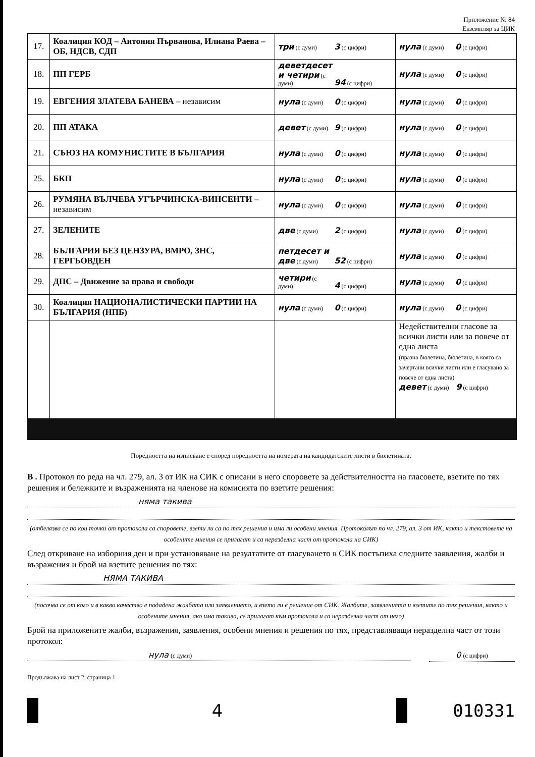Приложение № 84
Екземпляр за ЦИК
| 17. | Коалиция КОД – Антония Първанова, Илиана Раева – ОБ, НДСВ, СДП | три (с думи) 3 (с цифри) | нула (с думи) 0 (с цифри) |
| 18. | ПП ГЕРБ | деветдесет и четири (с думи) 94 (с цифри) | нула (с думи) 0 (с цифри) |
| 19. | ЕВГЕНИЯ ЗЛАТЕВА БАНЕВА – независим | нула (с думи) 0 (с цифри) | нула (с думи) 0 (с цифри) |
| 20. | ПП АТАКА | девет (с думи) 9 (с цифри) | нула (с думи) 0 (с цифри) |
| 21. | СЪЮЗ НА КОМУНИСТИТЕ В БЪЛГАРИЯ | нула (с думи) 0 (с цифри) | нула (с думи) 0 (с цифри) |
| 25. | БКП | нула (с думи) 0 (с цифри) | нула (с думи) 0 (с цифри) |
| 26. | РУМЯНА ВЪЛЧЕВА УГЪРЧИНСКА-ВИНСЕНТИ – независим | нула (с думи) 0 (с цифри) | нула (с думи) 0 (с цифри) |
| 27. | ЗЕЛЕНИТЕ | две (с думи) 2 (с цифри) | нула (с думи) 0 (с цифри) |
| 28. | БЪЛГАРИЯ БЕЗ ЦЕНЗУРА, ВМРО, ЗНС, ГЕРГЬОВДЕН | петдесет и две (с думи) 52 (с цифри) | нула (с думи) 0 (с цифри) |
| 29. | ДПС – Движение за права и свободи | четири (с думи) 4 (с цифри) | нула (с думи) 0 (с цифри) |
| 30. | Коалиция НАЦИОНАЛИСТИЧЕСКИ ПАРТИИ НА БЪЛГАРИЯ (НПБ) | нула (с думи) 0 (с цифри) | нула (с думи) 0 (с цифри) |
| | | | Недействителни гласове за всички листи или за повече от една листа (празна бюлетина, бюлетина, в която са зачертани всички листи или е гласувано за повече от една листа) девет (с думи) 9 (с цифри) |
Поредността на изписване е според поредността на номерата на кандидатските листи в бюлетината.
В . Протокол по реда на чл. 279, ал. 3 от ИК на СИК с описани в него споровете за действителността на гласовете, взетите по тях решения и бележките и възраженията на членове на комисията по взетите решения:
няма такива
(отбелязва се по кои точки от протокола са споровете, взети ли са по тях решения и има ли особени мнения. Протоколът по чл. 279, ал. 3 от ИК, както и текстовете на особените мнения се прилагат и са неразделна част от протокола на СИК)
След откриване на изборния ден и при установяване на резултатите от гласуването в СИК постъпиха следните заявления, жалби и възражения и брой на взетите решения по тях:
НЯМА ТАКИВА
(посочва се от кого и в какво качество е подадена жалбата или заявлението, и взето ли е решение от СИК. Жалбите, заявленията и взетите по тях решения, както и особените мнения, ако има такива, се прилагат към протокола и са неразделна част от него)
Брой на приложените жалби, възражения, заявления, особени мнения и решения по тях, представляващи неразделна част от този протокол:
нула (с думи)
0 (с цифри)
Продължава на лист 2, страница 1
4 010331